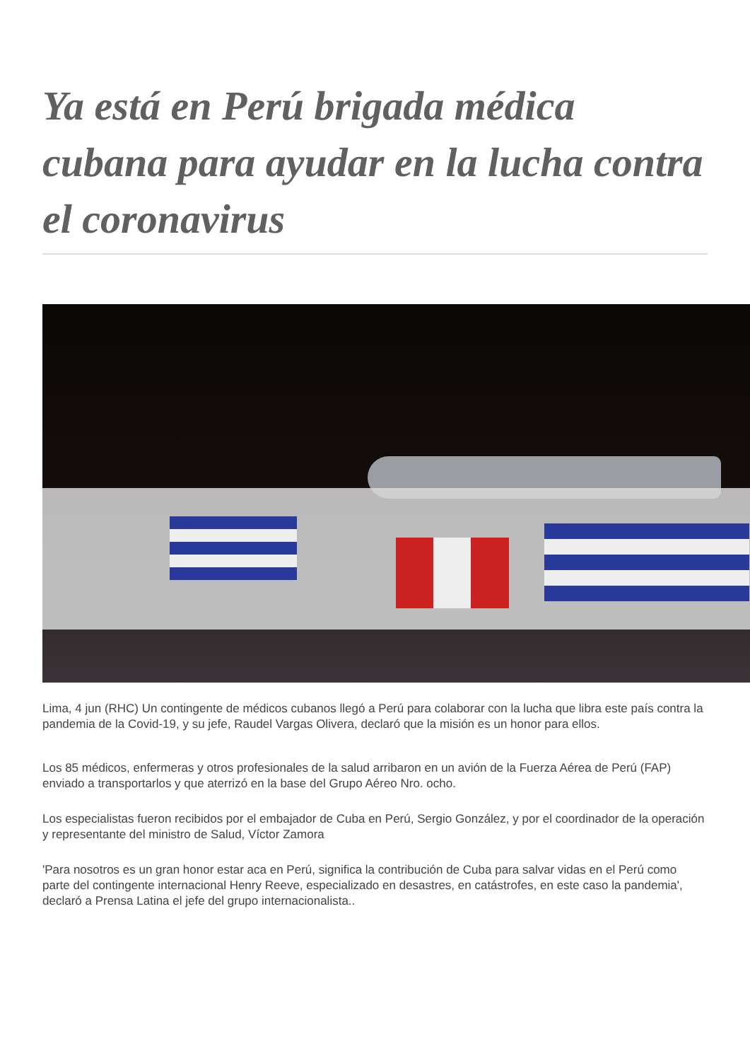Ya está en Perú brigada médica cubana para ayudar en la lucha contra el coronavirus
Lima, 4 jun (RHC) Un contingente de médicos cubanos llegó a Perú para colaborar con la lucha que libra este país contra la pandemia de la Covid-19, y su jefe, Raudel Vargas Olivera, declaró que la misión es un honor para ellos.
Los 85 médicos, enfermeras y otros profesionales de la salud arribaron en un avión de la Fuerza Aérea de Perú (FAP) enviado a transportarlos y que aterrizó en la base del Grupo Aéreo Nro. ocho.
Los especialistas fueron recibidos por el embajador de Cuba en Perú, Sergio González, y por el coordinador de la operación y representante del ministro de Salud, Víctor Zamora
'Para nosotros es un gran honor estar aca en Perú, significa la contribución de Cuba para salvar vidas en el Perú como parte del contingente internacional Henry Reeve, especializado en desastres, en catástrofes, en este caso la pandemia', declaró a Prensa Latina el jefe del grupo internacionalista..